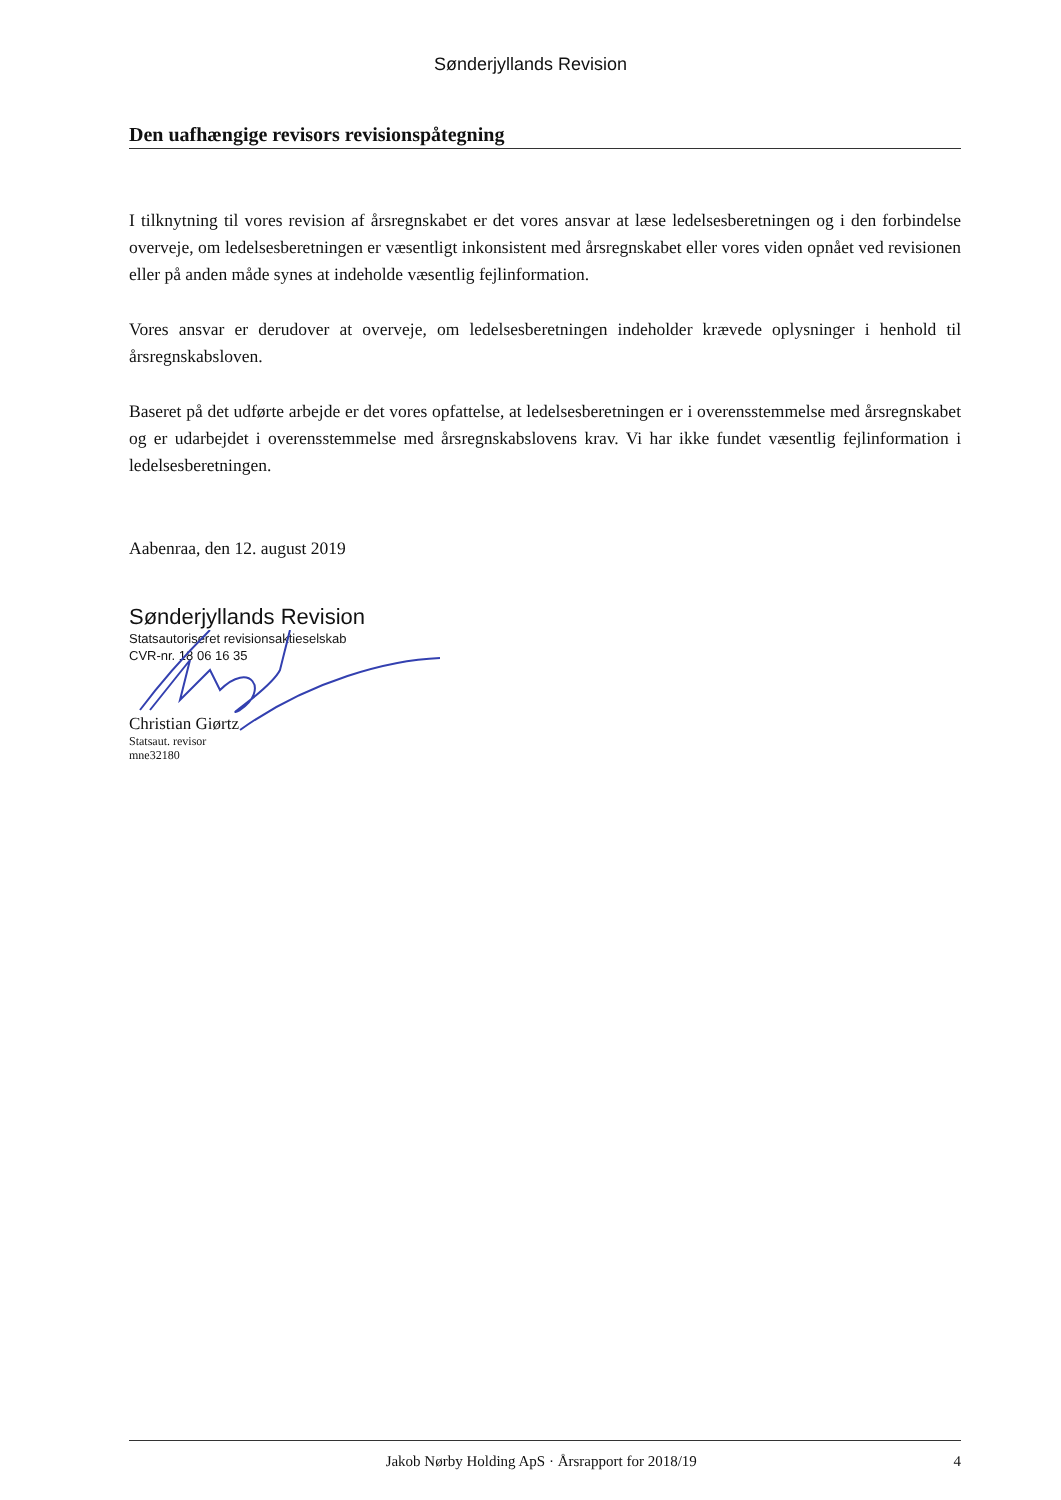Sønderjyllands Revision
Den uafhængige revisors revisionspåtegning
I tilknytning til vores revision af årsregnskabet er det vores ansvar at læse ledelsesberetningen og i den forbindelse overveje, om ledelsesberetningen er væsentligt inkonsistent med årsregnskabet eller vores viden opnået ved revisionen eller på anden måde synes at indeholde væsentlig fejlinformation.
Vores ansvar er derudover at overveje, om ledelsesberetningen indeholder krævede oplysninger i henhold til årsregnskabsloven.
Baseret på det udførte arbejde er det vores opfattelse, at ledelsesberetningen er i overensstemmelse med årsregnskabet og er udarbejdet i overensstemmelse med årsregnskabslovens krav. Vi har ikke fundet væsentlig fejlinformation i ledelsesberetningen.
Aabenraa, den 12. august 2019
Sønderjyllands Revision
Statsautoriseret revisionsaktieselskab
CVR-nr. 18 06 16 35
Christian Giørtz
Statsaut. revisor
mne32180
Jakob Nørby Holding ApS · Årsrapport for 2018/19 4